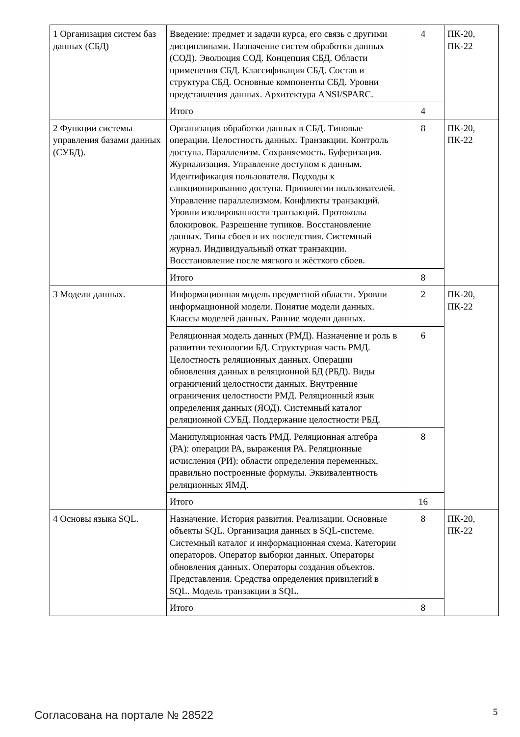| 1 Организация систем баз данных (СБД) | Введение: предмет и задачи курса, его связь с другими дисциплинами. Назначение систем обработки данных (СОД). Эволюция СОД. Концепция СБД. Области применения СБД. Классификация СБД. Состав и структура СБД. Основные компоненты СБД. Уровни представления данных. Архитектура ANSI/SPARC. | 4 | ПК-20, ПК-22 |
| | Итого | 4 | |
| 2 Функции системы управления базами данных (СУБД). | Организация обработки данных в СБД. Типовые операции. Целостность данных. Транзакции. Контроль доступа. Параллелизм. Сохраняемость. Буферизация. Журнализация. Управление доступом к данным. Идентификация пользователя. Подходы к санкционированию доступа. Привилегии пользователей. Управление параллелизмом. Конфликты транзакций. Уровни изолированности транзакций. Протоколы блокировок. Разрешение тупиков. Восстановление данных. Типы сбоев и их последствия. Системный журнал. Индивидуальный откат транзакции. Восстановление после мягкого и жёсткого сбоев. | 8 | ПК-20, ПК-22 |
| | Итого | 8 | |
| 3 Модели данных. | Информационная модель предметной области. Уровни информационной модели. Понятие модели данных. Классы моделей данных. Ранние модели данных. | 2 | ПК-20, ПК-22 |
| | Реляционная модель данных (РМД). Назначение и роль в развитии технологии БД. Структурная часть РМД. Целостность реляционных данных. Операции обновления данных в реляционной БД (РБД). Виды ограничений целостности данных. Внутренние ограничения целостности РМД. Реляционный язык определения данных (ЯОД). Системный каталог реляционной СУБД. Поддержание целостности РБД. | 6 | |
| | Манипуляционная часть РМД. Реляционная алгебра (РА): операции РА, выражения РА. Реляционные исчисления (РИ): области определения переменных, правильно построенные формулы. Эквивалентность реляционных ЯМД. | 8 | |
| | Итого | 16 | |
| 4 Основы языка SQL. | Назначение. История развития. Реализации. Основные объекты SQL. Организация данных в SQL-системе. Системный каталог и информационная схема. Категории операторов. Оператор выборки данных. Операторы обновления данных. Операторы создания объектов. Представления. Средства определения привилегий в SQL. Модель транзакции в SQL. | 8 | ПК-20, ПК-22 |
| | Итого | 8 | |
Согласована на портале № 28522 5